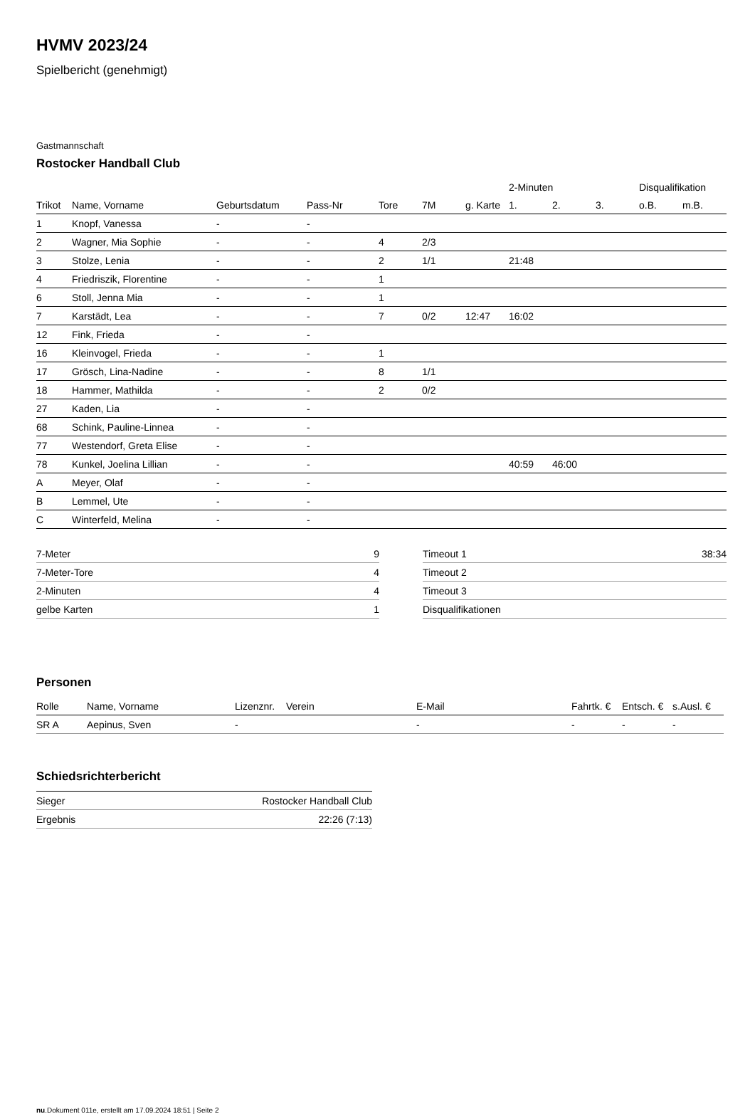HVMV 2023/24
Spielbericht (genehmigt)
Gastmannschaft
Rostocker Handball Club
| | | | | | | | 2-Minuten | | | Disqualifikation | |
| --- | --- | --- | --- | --- | --- | --- | --- | --- | --- | --- | --- |
| Trikot | Name, Vorname | Geburtsdatum | Pass-Nr | Tore | 7M | g. Karte | 1. | 2. | 3. | o.B. | m.B. |
| 1 | Knopf, Vanessa | - | - | | | | | | | | |
| 2 | Wagner, Mia Sophie | - | - | 4 | 2/3 | | | | | | |
| 3 | Stolze, Lenia | - | - | 2 | 1/1 | | 21:48 | | | | |
| 4 | Friedriszik, Florentine | - | - | 1 | | | | | | | |
| 6 | Stoll, Jenna Mia | - | - | 1 | | | | | | | |
| 7 | Karstädt, Lea | - | - | 7 | 0/2 | 12:47 | 16:02 | | | | |
| 12 | Fink, Frieda | - | - | | | | | | | | |
| 16 | Kleinvogel, Frieda | - | - | 1 | | | | | | | |
| 17 | Grösch, Lina-Nadine | - | - | 8 | 1/1 | | | | | | |
| 18 | Hammer, Mathilda | - | - | 2 | 0/2 | | | | | | |
| 27 | Kaden, Lia | - | - | | | | | | | | |
| 68 | Schink, Pauline-Linnea | - | - | | | | | | | | |
| 77 | Westendorf, Greta Elise | - | - | | | | | | | | |
| 78 | Kunkel, Joelina Lillian | - | - | | | | 40:59 | 46:00 | | | |
| A | Meyer, Olaf | - | - | | | | | | | | |
| B | Lemmel, Ute | - | - | | | | | | | | |
| C | Winterfeld, Melina | - | - | | | | | | | | |
| 7-Meter | 9 |
| 7-Meter-Tore | 4 |
| 2-Minuten | 4 |
| gelbe Karten | 1 |
| Timeout 1 | 38:34 |
| Timeout 2 | |
| Timeout 3 | |
| Disqualifikationen | |
Personen
| Rolle | Name, Vorname | Lizenznr. | Verein | E-Mail | Fahrtk. € | Entsch. € | s.Ausl. € |
| --- | --- | --- | --- | --- | --- | --- | --- |
| SR A | Aepinus, Sven | - | | - | - | - | - |
Schiedsrichterbericht
| Sieger | Rostocker Handball Club |
| Ergebnis | 22:26 (7:13) |
nu.Dokument 011e, erstellt am 17.09.2024 18:51 | Seite 2